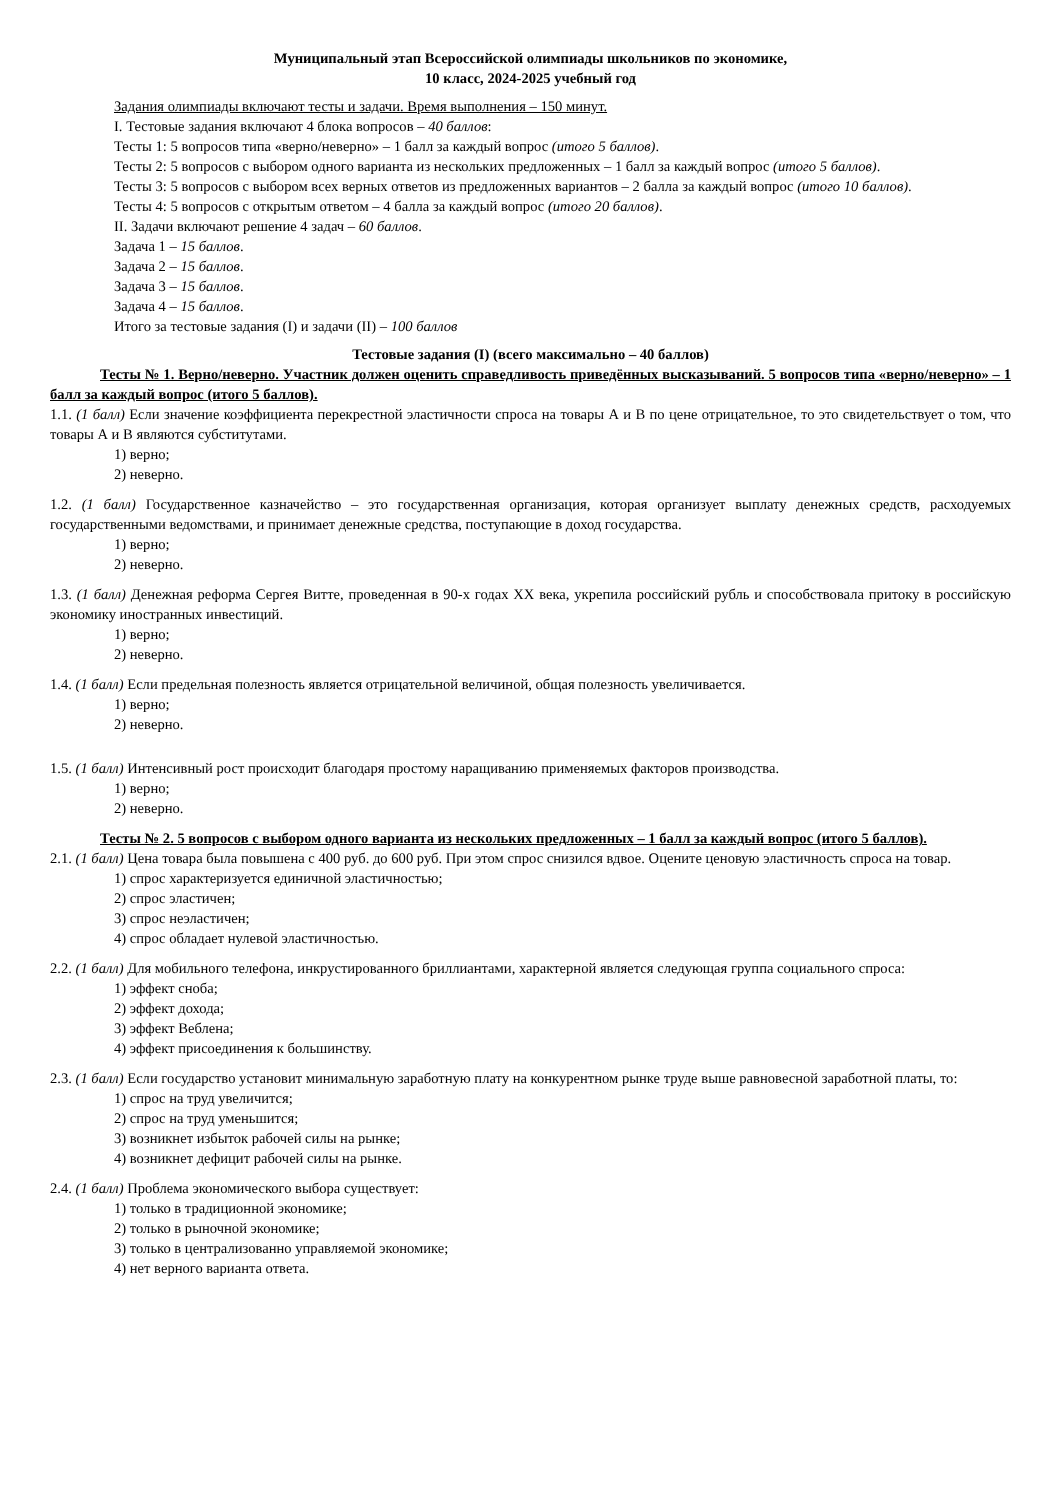Муниципальный этап Всероссийской олимпиады школьников по экономике,
10 класс, 2024-2025 учебный год
Задания олимпиады включают тесты и задачи. Время выполнения – 150 минут.
I. Тестовые задания включают 4 блока вопросов – 40 баллов:
Тесты 1: 5 вопросов типа «верно/неверно» – 1 балл за каждый вопрос (итого 5 баллов).
Тесты 2: 5 вопросов с выбором одного варианта из нескольких предложенных – 1 балл за каждый вопрос (итого 5 баллов).
Тесты 3: 5 вопросов с выбором всех верных ответов из предложенных вариантов – 2 балла за каждый вопрос (итого 10 баллов).
Тесты 4: 5 вопросов с открытым ответом – 4 балла за каждый вопрос (итого 20 баллов).
II. Задачи включают решение 4 задач – 60 баллов.
Задача 1 – 15 баллов.
Задача 2 – 15 баллов.
Задача 3 – 15 баллов.
Задача 4 – 15 баллов.
Итого за тестовые задания (I) и задачи (II) – 100 баллов
Тестовые задания (I) (всего максимально – 40 баллов)
Тесты № 1. Верно/неверно. Участник должен оценить справедливость приведённых высказываний. 5 вопросов типа «верно/неверно» – 1 балл за каждый вопрос (итого 5 баллов).
1.1. (1 балл) Если значение коэффициента перекрестной эластичности спроса на товары А и В по цене отрицательное, то это свидетельствует о том, что товары А и В являются субститутами.
1) верно;
2) неверно.
1.2. (1 балл) Государственное казначейство – это государственная организация, которая организует выплату денежных средств, расходуемых государственными ведомствами, и принимает денежные средства, поступающие в доход государства.
1) верно;
2) неверно.
1.3. (1 балл) Денежная реформа Сергея Витте, проведенная в 90-х годах XX века, укрепила российский рубль и способствовала притоку в российскую экономику иностранных инвестиций.
1) верно;
2) неверно.
1.4. (1 балл) Если предельная полезность является отрицательной величиной, общая полезность увеличивается.
1) верно;
2) неверно.
1.5. (1 балл) Интенсивный рост происходит благодаря простому наращиванию применяемых факторов производства.
1) верно;
2) неверно.
Тесты № 2. 5 вопросов с выбором одного варианта из нескольких предложенных – 1 балл за каждый вопрос (итого 5 баллов).
2.1. (1 балл) Цена товара была повышена с 400 руб. до 600 руб. При этом спрос снизился вдвое. Оцените ценовую эластичность спроса на товар.
1) спрос характеризуется единичной эластичностью;
2) спрос эластичен;
3) спрос неэластичен;
4) спрос обладает нулевой эластичностью.
2.2. (1 балл) Для мобильного телефона, инкрустированного бриллиантами, характерной является следующая группа социального спроса:
1) эффект сноба;
2) эффект дохода;
3) эффект Веблена;
4) эффект присоединения к большинству.
2.3. (1 балл) Если государство установит минимальную заработную плату на конкурентном рынке труде выше равновесной заработной платы, то:
1) спрос на труд увеличится;
2) спрос на труд уменьшится;
3) возникнет избыток рабочей силы на рынке;
4) возникнет дефицит рабочей силы на рынке.
2.4. (1 балл) Проблема экономического выбора существует:
1) только в традиционной экономике;
2) только в рыночной экономике;
3) только в централизованно управляемой экономике;
4) нет верного варианта ответа.